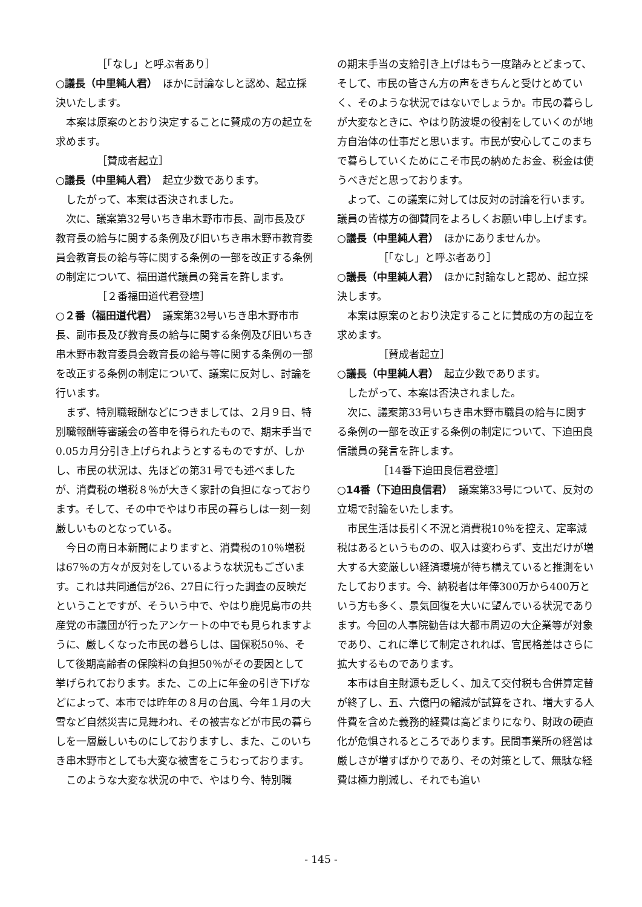［「なし」と呼ぶ者あり］
○議長（中里純人君）　ほかに討論なしと認め、起立採決いたします。
本案は原案のとおり決定することに賛成の方の起立を求めます。
［賛成者起立］
○議長（中里純人君）　起立少数であります。
したがって、本案は否決されました。
次に、議案第32号いちき串木野市市長、副市長及び教育長の給与に関する条例及び旧いちき串木野市教育委員会教育長の給与等に関する条例の一部を改正する条例の制定について、福田道代議員の発言を許します。
［２番福田道代君登壇］
○２番（福田道代君）　議案第32号いちき串木野市市長、副市長及び教育長の給与に関する条例及び旧いちき串木野市教育委員会教育長の給与等に関する条例の一部を改正する条例の制定について、議案に反対し、討論を行います。
まず、特別職報酬などにつきましては、２月９日、特別職報酬等審議会の答申を得られたもので、期末手当で0.05カ月分引き上げられようとするものですが、しかし、市民の状況は、先ほどの第31号でも述べましたが、消費税の増税８％が大きく家計の負担になっております。そして、その中でやはり市民の暮らしは一刻一刻厳しいものとなっている。
今日の南日本新聞によりますと、消費税の10％増税は67％の方々が反対をしているような状況もございます。これは共同通信が26、27日に行った調査の反映だということですが、そういう中で、やはり鹿児島市の共産党の市議団が行ったアンケートの中でも見られますように、厳しくなった市民の暮らしは、国保税50％、そして後期高齢者の保険料の負担50％がその要因として挙げられております。また、この上に年金の引き下げなどによって、本市では昨年の８月の台風、今年１月の大雪など自然災害に見舞われ、その被害などが市民の暮らしを一層厳しいものにしておりますし、また、このいちき串木野市としても大変な被害をこうむっております。
このような大変な状況の中で、やはり今、特別職
の期末手当の支給引き上げはもう一度踏みとどまって、そして、市民の皆さん方の声をきちんと受けとめていく、そのような状況ではないでしょうか。市民の暮らしが大変なときに、やはり防波堤の役割をしていくのが地方自治体の仕事だと思います。市民が安心してこのまちで暮らしていくためにこそ市民の納めたお金、税金は使うべきだと思っております。
よって、この議案に対しては反対の討論を行います。議員の皆様方の御賛同をよろしくお願い申し上げます。
○議長（中里純人君）　ほかにありませんか。
［「なし」と呼ぶ者あり］
○議長（中里純人君）　ほかに討論なしと認め、起立採決します。
本案は原案のとおり決定することに賛成の方の起立を求めます。
［賛成者起立］
○議長（中里純人君）　起立少数であります。
したがって、本案は否決されました。
次に、議案第33号いちき串木野市職員の給与に関する条例の一部を改正する条例の制定について、下迫田良信議員の発言を許します。
［14番下迫田良信君登壇］
○14番（下迫田良信君）　議案第33号について、反対の立場で討論をいたします。
市民生活は長引く不況と消費税10％を控え、定率減税はあるというものの、収入は変わらず、支出だけが増大する大変厳しい経済環境が待ち構えていると推測をいたしております。今、納税者は年俸300万から400万という方も多く、景気回復を大いに望んでいる状況であります。今回の人事院勧告は大都市周辺の大企業等が対象であり、これに準じて制定されれば、官民格差はさらに拡大するものであります。
本市は自主財源も乏しく、加えて交付税も合併算定替が終了し、五、六億円の縮減が試算をされ、増大する人件費を含めた義務的経費は高どまりになり、財政の硬直化が危惧されるところであります。民間事業所の経営は厳しさが増すばかりであり、その対策として、無駄な経費は極力削減し、それでも追い
- 145 -